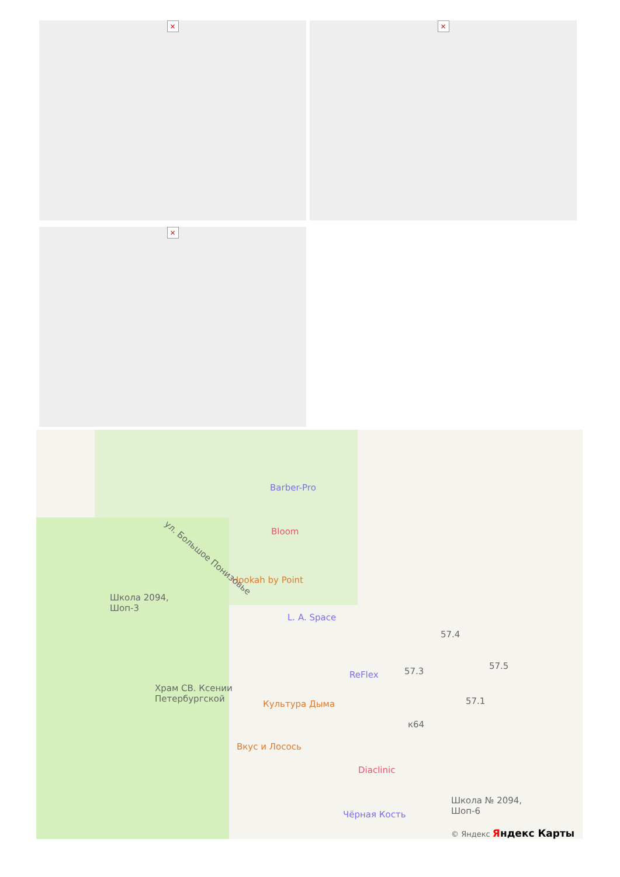× ×
×
Barber-Pro
Bloom
Hookah by Point
Школа 2094,
Шоп-3
ул. Большое Понизовье
L. A. Space
ReFlex
57.4
57.3
57.5
57.1
к64
Храм СВ. Ксении
Петербургской
Культура Дыма
Вкус и Лосось
Diaclinic
Чёрная Кость
Школа № 2094,
Шоп-6
© Яндекс Яндекс Карты